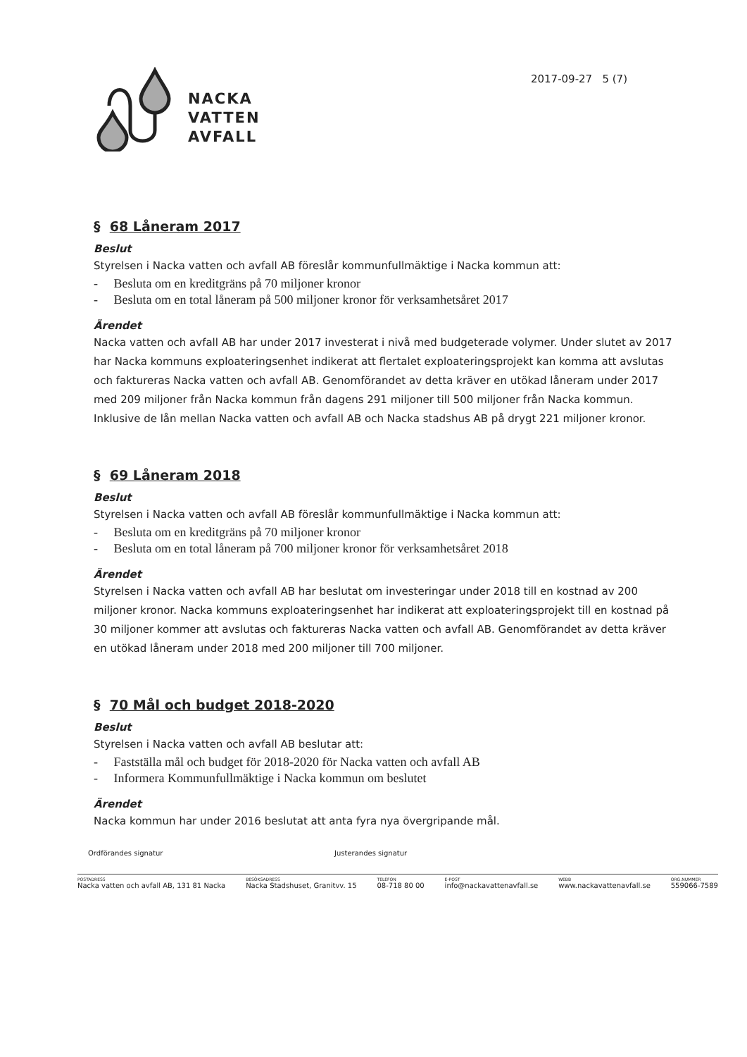NACKA
VATTEN
AVFALL
2017-09-27 5 (7)
§ 68 Låneram 2017
Beslut
Styrelsen i Nacka vatten och avfall AB föreslår kommunfullmäktige i Nacka kommun att:
- Besluta om en kreditgräns på 70 miljoner kronor
- Besluta om en total låneram på 500 miljoner kronor för verksamhetsåret 2017
Ärendet
Nacka vatten och avfall AB har under 2017 investerat i nivå med budgeterade volymer. Under slutet av 2017 har Nacka kommuns exploateringsenhet indikerat att flertalet exploateringsprojekt kan komma att avslutas och faktureras Nacka vatten och avfall AB. Genomförandet av detta kräver en utökad låneram under 2017 med 209 miljoner från Nacka kommun från dagens 291 miljoner till 500 miljoner från Nacka kommun. Inklusive de lån mellan Nacka vatten och avfall AB och Nacka stadshus AB på drygt 221 miljoner kronor.
§ 69 Låneram 2018
Beslut
Styrelsen i Nacka vatten och avfall AB föreslår kommunfullmäktige i Nacka kommun att:
- Besluta om en kreditgräns på 70 miljoner kronor
- Besluta om en total låneram på 700 miljoner kronor för verksamhetsåret 2018
Ärendet
Styrelsen i Nacka vatten och avfall AB har beslutat om investeringar under 2018 till en kostnad av 200 miljoner kronor. Nacka kommuns exploateringsenhet har indikerat att exploateringsprojekt till en kostnad på 30 miljoner kommer att avslutas och faktureras Nacka vatten och avfall AB. Genomförandet av detta kräver en utökad låneram under 2018 med 200 miljoner till 700 miljoner.
§ 70 Mål och budget 2018-2020
Beslut
Styrelsen i Nacka vatten och avfall AB beslutar att:
- Fastställa mål och budget för 2018-2020 för Nacka vatten och avfall AB
- Informera Kommunfullmäktige i Nacka kommun om beslutet
Ärendet
Nacka kommun har under 2016 beslutat att anta fyra nya övergripande mål.
Ordförandes signatur Justerandes signatur
POSTADRESS
Nacka vatten och avfall AB, 131 81 Nacka
BESÖKSADRESS
Nacka Stadshuset, Granitvv. 15
TELEFON
08-718 80 00
E-POST
info@nackavattenavfall.se
WEBB
www.nackavattenavfall.se
ORG.NUMMER
559066-7589